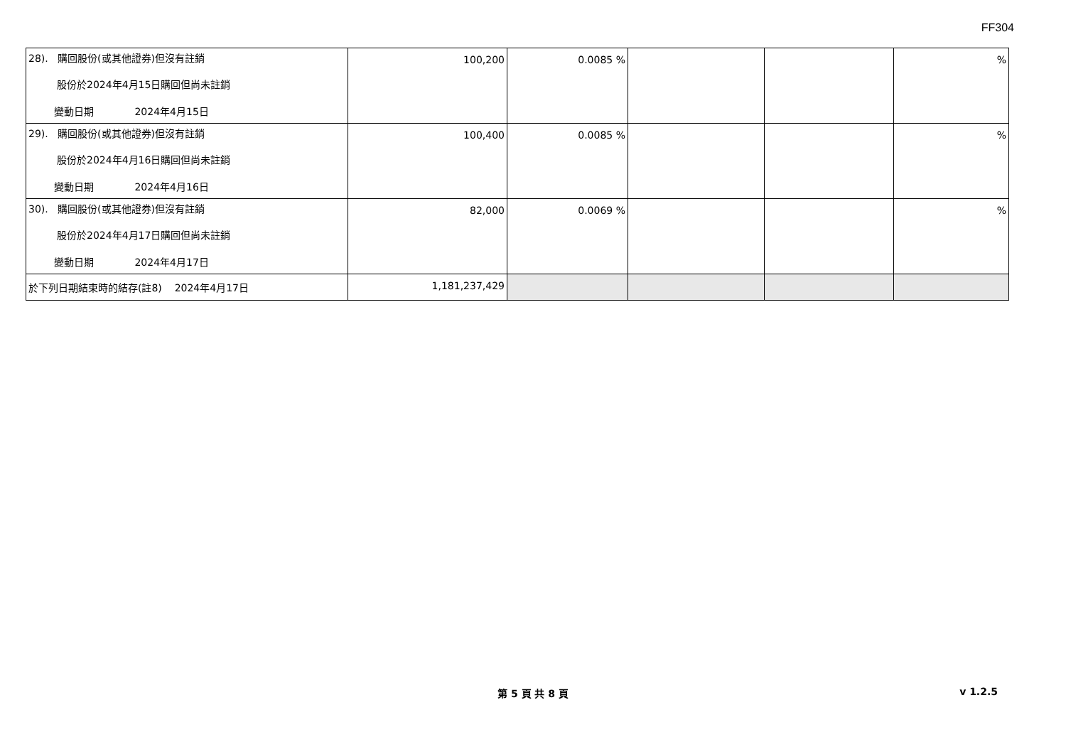FF304
| 28). 購回股份(或其他證券)但沒有註銷 股份於2024年4月15日購回但尚未註銷 變動日期 2024年4月15日 | 100,200 | 0.0085 % | | | % |
| 29). 購回股份(或其他證券)但沒有註銷 股份於2024年4月16日購回但尚未註銷 變動日期 2024年4月16日 | 100,400 | 0.0085 % | | | % |
| 30). 購回股份(或其他證券)但沒有註銷 股份於2024年4月17日購回但尚未註銷 變動日期 2024年4月17日 | 82,000 | 0.0069 % | | | % |
| 於下列日期結束時的結存(註8) 2024年4月17日 | 1,181,237,429 | | | | |
第 5 頁 共 8 頁
v 1.2.5